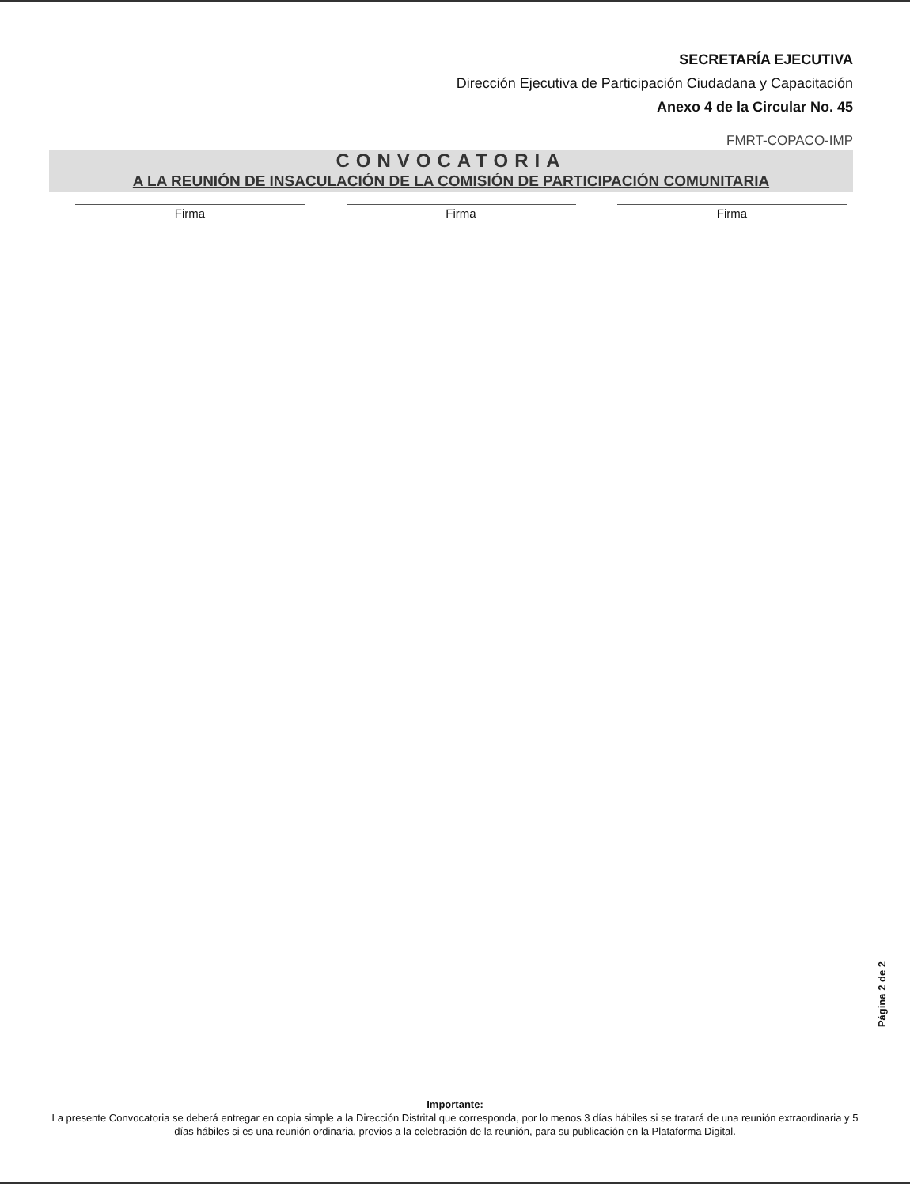SECRETARÍA EJECUTIVA
Dirección Ejecutiva de Participación Ciudadana y Capacitación
Anexo 4 de la Circular No. 45
FMRT-COPACO-IMP
CONVOCATORIA
A LA REUNIÓN DE INSACULACIÓN DE LA COMISIÓN DE PARTICIPACIÓN COMUNITARIA
Firma Firma Firma
Página 2 de 2
Importante:
La presente Convocatoria se deberá entregar en copia simple a la Dirección Distrital que corresponda, por lo menos 3 días hábiles si se tratará de una reunión extraordinaria y 5 días hábiles si es una reunión ordinaria, previos a la celebración de la reunión, para su publicación en la Plataforma Digital.